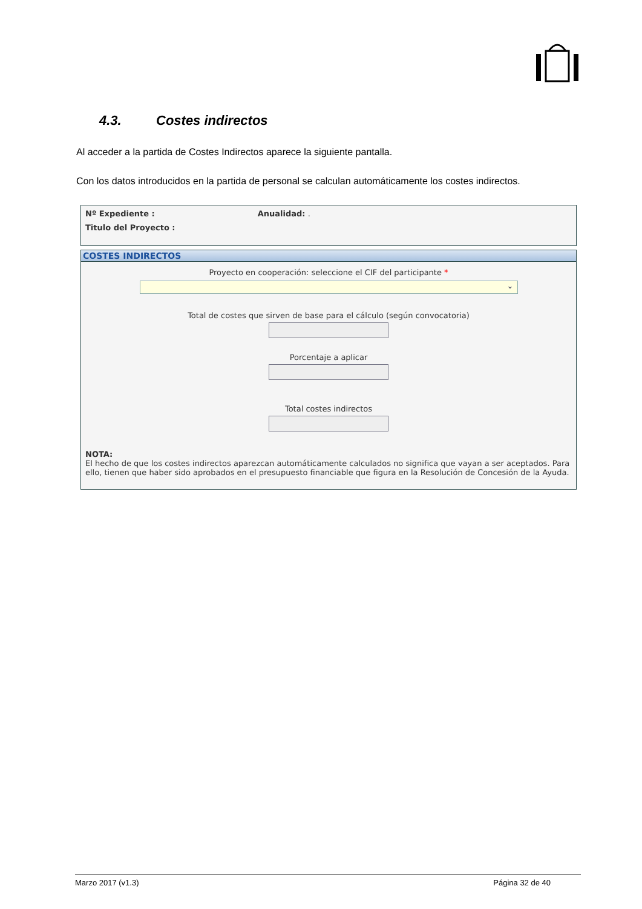4.3. Costes indirectos
Al acceder a la partida de Costes Indirectos aparece la siguiente pantalla.
Con los datos introducidos en la partida de personal se calculan automáticamente los costes indirectos.
Nº Expediente : Anualidad: .
Titulo del Proyecto :
COSTES INDIRECTOS
Proyecto en cooperación: seleccione el CIF del participante *
⌄
Total de costes que sirven de base para el cálculo (según convocatoria)
Porcentaje a aplicar
Total costes indirectos
NOTA:
El hecho de que los costes indirectos aparezcan automáticamente calculados no significa que vayan a ser aceptados. Para ello, tienen que haber sido aprobados en el presupuesto financiable que figura en la Resolución de Concesión de la Ayuda.
Marzo 2017 (v1.3) Página 32 de 40